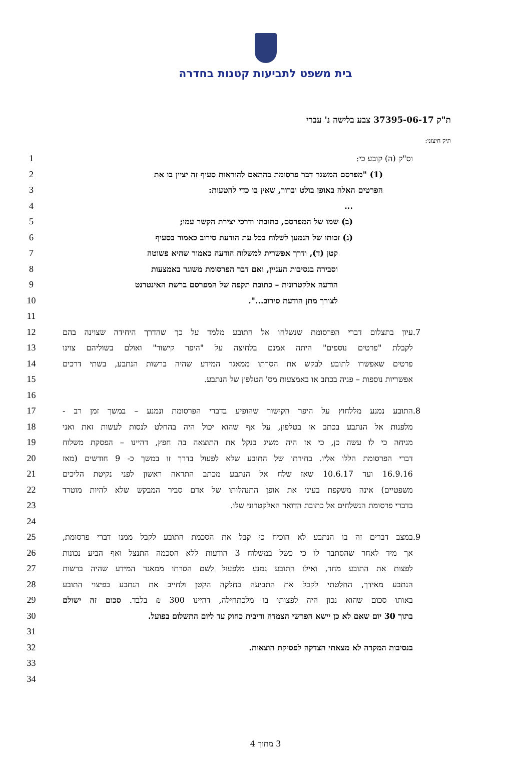בית משפט לתביעות קטנות בחדרה
ת"ק 37395-06-17 צבע בלישה נ' עברי
תיק חיצוני:
1 וס"ק (ה) קובע כי:
2 (1) "מפרסם המשגר דבר פרסומת בהתאם להוראות סעיף זה יציין בו את
3 הפרטים האלה באופן בולט וברור, שאין בו כדי להטעות:
4...
5 (ב) שמו של המפרסם, כתובתו ודרכי יצירת הקשר עמו;
6 (ג) זכותו של הנמען לשלוח בכל עת הודעת סירוב כאמור בסעיף
7 קטן (ד), ודרך אפשרית למשלוח הודעה כאמור שהיא פשוטה
8 וסבירה בנסיבות העניין, ואם דבר הפרסומת משוגר באמצעות
9 הודעה אלקטרונית – כתובת תקפה של המפרסם ברשת האינטרנט
10 לצורך מתן הודעת סירוב...".
11
12 עיון בתצלום דברי הפרסומת שנשלחו אל התובע מלמד על כך שהדרך היחידה שצוינה בהם.7
13 לקבלת "פרטים נוספים" היתה אמנם בלחיצה על "היפר קישור" ואולם בשוליהם צוינו
14 פרטים שאפשרו לתובע לבקש את הסרתו ממאגר המידע שהיה ברשות הנתבע, בשתי דרכים
15 אפשריות נוספות – פניה בכתב או באמצעות מס' הטלפון של הנתבע.
16
17 התובע נמנע מללחוץ על היפר הקישור שהופיע בדברי הפרסומת ונמנע – במשך זמן רב -.8
18 מלפנות אל הנתבע בכתב או בטלפון, על אף שהוא יכול היה בהחלט לנסות לעשות זאת ואני
19 מניחה כי לו עשה כן, כי אז היה משיג בנקל את התוצאה בה חפץ, דהיינו – הפסקת משלוח
20 דברי הפרסומת הללו אליו. בחירתו של התובע שלא לפעול בדרך זו במשך כ- 9 חודשים (מאז
21 16.9.16 ועד 10.6.17 שאז שלח אל הנתבע מכתב התראה ראשון לפני נקיטת הליכים
22 משפטיים) אינה משקפת בעיני את אופן התנהלותו של אדם סביר המבקש שלא להיות מוטרד
23 בדברי פרסומת הנשלחים אל כתובת הדואר האלקטרוני שלו.
24
25 במצב דברים זה בו הנתבע לא הוכיח כי קבל את הסכמת התובע לקבל ממנו דברי פרסומת,.9
26 אך מיד לאחר שהסתבר לו כי כשל במשלוח 3 הודעות ללא הסכמה התנצל ואף הביע נכונות
27 לפצות את התובע מחד, ואילו התובע נמנע מלפעול לשם הסרתו ממאגר המידע שהיה ברשות
28 הנתבע מאידך, החלטתי לקבל את התביעה בחלקה הקטן ולחייב את הנתבע בפיצוי התובע
29 באותו סכום שהוא נכון היה לפצותו בו מלכתחילה, דהיינו 300 ₪ בלבד. סכום זה ישולם
30 בתוך 30 יום שאם לא כן יישא הפרשי הצמדה וריבית כחוק עד ליום התשלום בפועל.
31
32 בנסיבות המקרה לא מצאתי הצדקה לפסיקת הוצאות.
33
34
3 מתוך 4